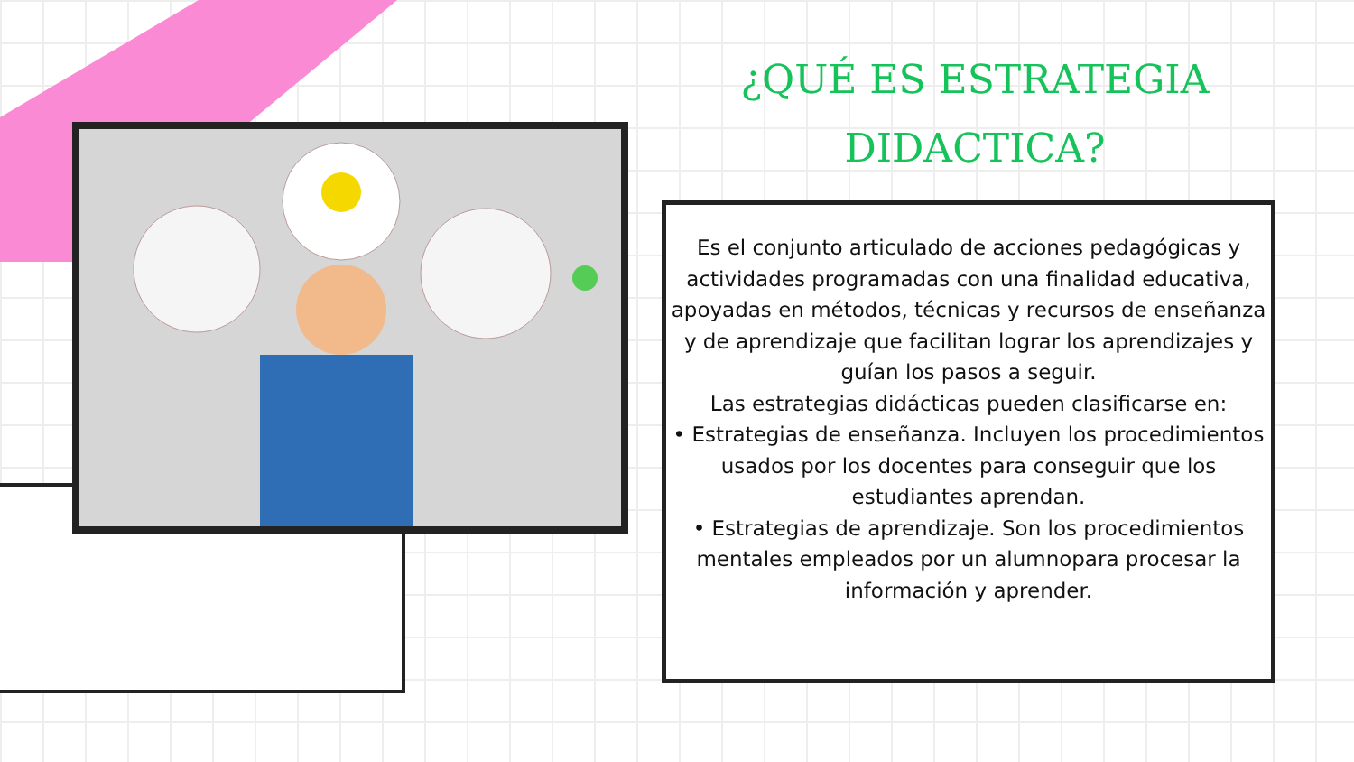¿QUÉ ES ESTRATEGIA DIDACTICA?
Es el conjunto articulado de acciones pedagógicas y actividades programadas con una finalidad educativa, apoyadas en métodos, técnicas y recursos de enseñanza y de aprendizaje que facilitan lograr los aprendizajes y guían los pasos a seguir.
Las estrategias didácticas pueden clasificarse en:
• Estrategias de enseñanza. Incluyen los procedimientos usados por los docentes para conseguir que los estudiantes aprendan.
• Estrategias de aprendizaje. Son los procedimientos mentales empleados por un alumnopara procesar la información y aprender.